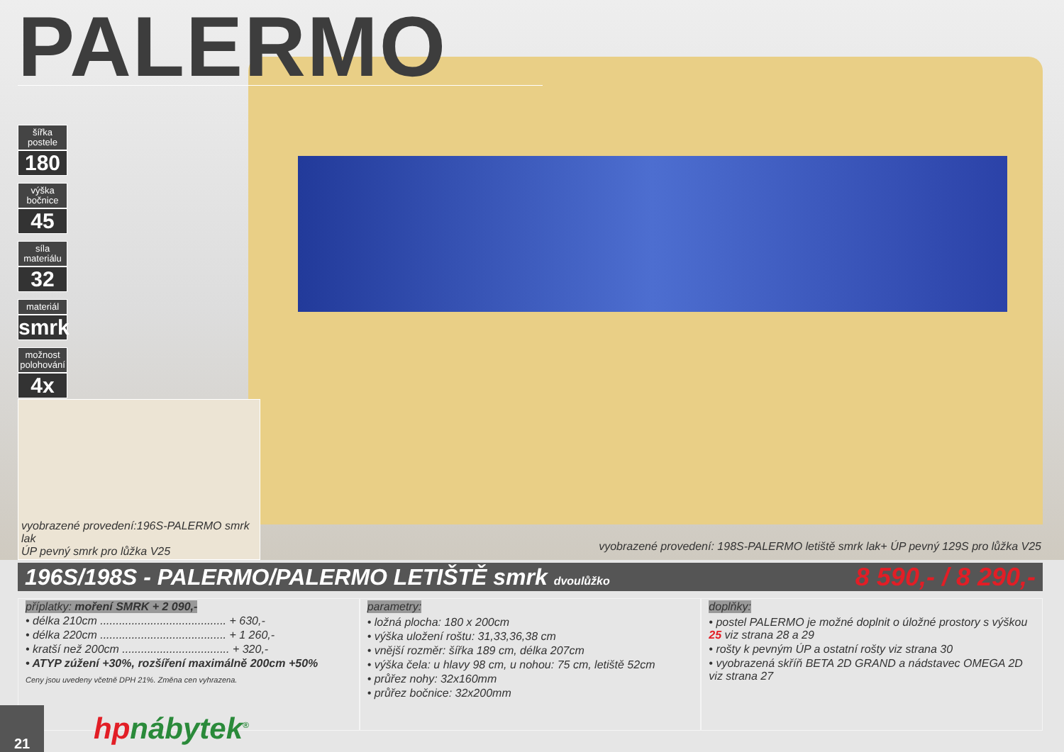PALERMO
šířka postele
180
výška bočnice
45
síla materiálu
32
materiál
smrk
možnost polohování
4x
vyobrazené provedení:196S-PALERMO smrk lak
ÚP pevný smrk pro lůžka V25
vyobrazené provedení: 198S-PALERMO letiště smrk lak+ ÚP pevný 129S pro lůžka V25
196S/198S - PALERMO/PALERMO LETIŠTĚ smrk dvoulůžko
8 590,- / 8 290,-
příplatky: moření SMRK + 2 090,-
• délka 210cm ........................................ + 630,-
• délka 220cm ........................................ + 1 260,-
• kratší než 200cm .................................. + 320,-
• ATYP zúžení +30%, rozšíření maximálně 200cm +50%
Ceny jsou uvedeny včetně DPH 21%. Změna cen vyhrazena.
parametry:
• ložná plocha: 180 x 200cm
• výška uložení roštu: 31,33,36,38 cm
• vnější rozměr: šířka 189 cm, délka 207cm
• výška čela: u hlavy 98 cm, u nohou: 75 cm, letiště 52cm
• průřez nohy: 32x160mm
• průřez bočnice: 32x200mm
doplňky:
• postel PALERMO je možné doplnit o úložné prostory s výškou 25 viz strana 28 a 29
• rošty k pevným ÚP a ostatní rošty viz strana 30
• vyobrazená skříň BETA 2D GRAND a nádstavec OMEGA 2D viz strana 27
21
hpnábytek<sup>®</sup>